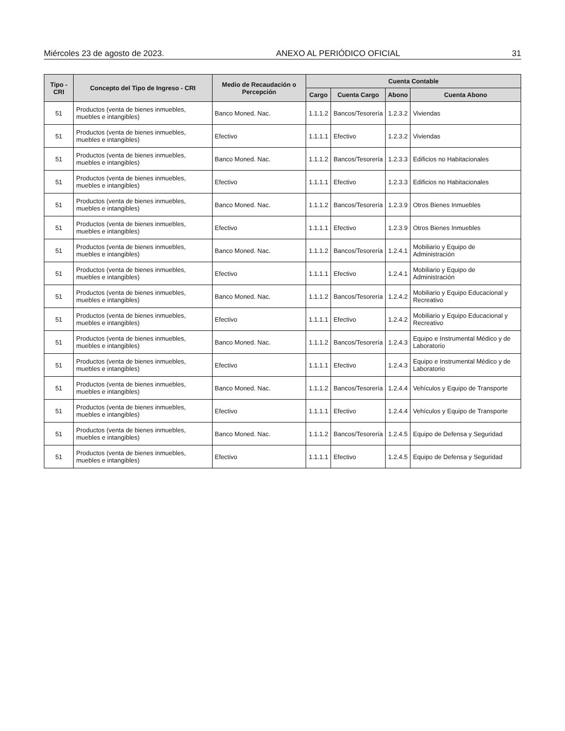Miércoles 23 de agosto de 2023. ANEXO AL PERIÓDICO OFICIAL 31
| Tipo - CRI | Concepto del Tipo de Ingreso - CRI | Medio de Recaudación o Percepción | Cuenta Contable | | | |
| --- | --- | --- | --- | --- | --- | --- |
| | | | Cargo | Cuenta Cargo | Abono | Cuenta Abono |
| 51 | Productos (venta de bienes inmuebles, muebles e intangibles) | Banco Moned. Nac. | 1.1.1.2 | Bancos/Tesorería | 1.2.3.2 | Viviendas |
| 51 | Productos (venta de bienes inmuebles, muebles e intangibles) | Efectivo | 1.1.1.1 | Efectivo | 1.2.3.2 | Viviendas |
| 51 | Productos (venta de bienes inmuebles, muebles e intangibles) | Banco Moned. Nac. | 1.1.1.2 | Bancos/Tesorería | 1.2.3.3 | Edificios no Habitacionales |
| 51 | Productos (venta de bienes inmuebles, muebles e intangibles) | Efectivo | 1.1.1.1 | Efectivo | 1.2.3.3 | Edificios no Habitacionales |
| 51 | Productos (venta de bienes inmuebles, muebles e intangibles) | Banco Moned. Nac. | 1.1.1.2 | Bancos/Tesorería | 1.2.3.9 | Otros Bienes Inmuebles |
| 51 | Productos (venta de bienes inmuebles, muebles e intangibles) | Efectivo | 1.1.1.1 | Efectivo | 1.2.3.9 | Otros Bienes Inmuebles |
| 51 | Productos (venta de bienes inmuebles, muebles e intangibles) | Banco Moned. Nac. | 1.1.1.2 | Bancos/Tesorería | 1.2.4.1 | Mobiliario y Equipo de Administración |
| 51 | Productos (venta de bienes inmuebles, muebles e intangibles) | Efectivo | 1.1.1.1 | Efectivo | 1.2.4.1 | Mobiliario y Equipo de Administración |
| 51 | Productos (venta de bienes inmuebles, muebles e intangibles) | Banco Moned. Nac. | 1.1.1.2 | Bancos/Tesorería | 1.2.4.2 | Mobiliario y Equipo Educacional y Recreativo |
| 51 | Productos (venta de bienes inmuebles, muebles e intangibles) | Efectivo | 1.1.1.1 | Efectivo | 1.2.4.2 | Mobiliario y Equipo Educacional y Recreativo |
| 51 | Productos (venta de bienes inmuebles, muebles e intangibles) | Banco Moned. Nac. | 1.1.1.2 | Bancos/Tesorería | 1.2.4.3 | Equipo e Instrumental Médico y de Laboratorio |
| 51 | Productos (venta de bienes inmuebles, muebles e intangibles) | Efectivo | 1.1.1.1 | Efectivo | 1.2.4.3 | Equipo e Instrumental Médico y de Laboratorio |
| 51 | Productos (venta de bienes inmuebles, muebles e intangibles) | Banco Moned. Nac. | 1.1.1.2 | Bancos/Tesorería | 1.2.4.4 | Vehículos y Equipo de Transporte |
| 51 | Productos (venta de bienes inmuebles, muebles e intangibles) | Efectivo | 1.1.1.1 | Efectivo | 1.2.4.4 | Vehículos y Equipo de Transporte |
| 51 | Productos (venta de bienes inmuebles, muebles e intangibles) | Banco Moned. Nac. | 1.1.1.2 | Bancos/Tesorería | 1.2.4.5 | Equipo de Defensa y Seguridad |
| 51 | Productos (venta de bienes inmuebles, muebles e intangibles) | Efectivo | 1.1.1.1 | Efectivo | 1.2.4.5 | Equipo de Defensa y Seguridad |